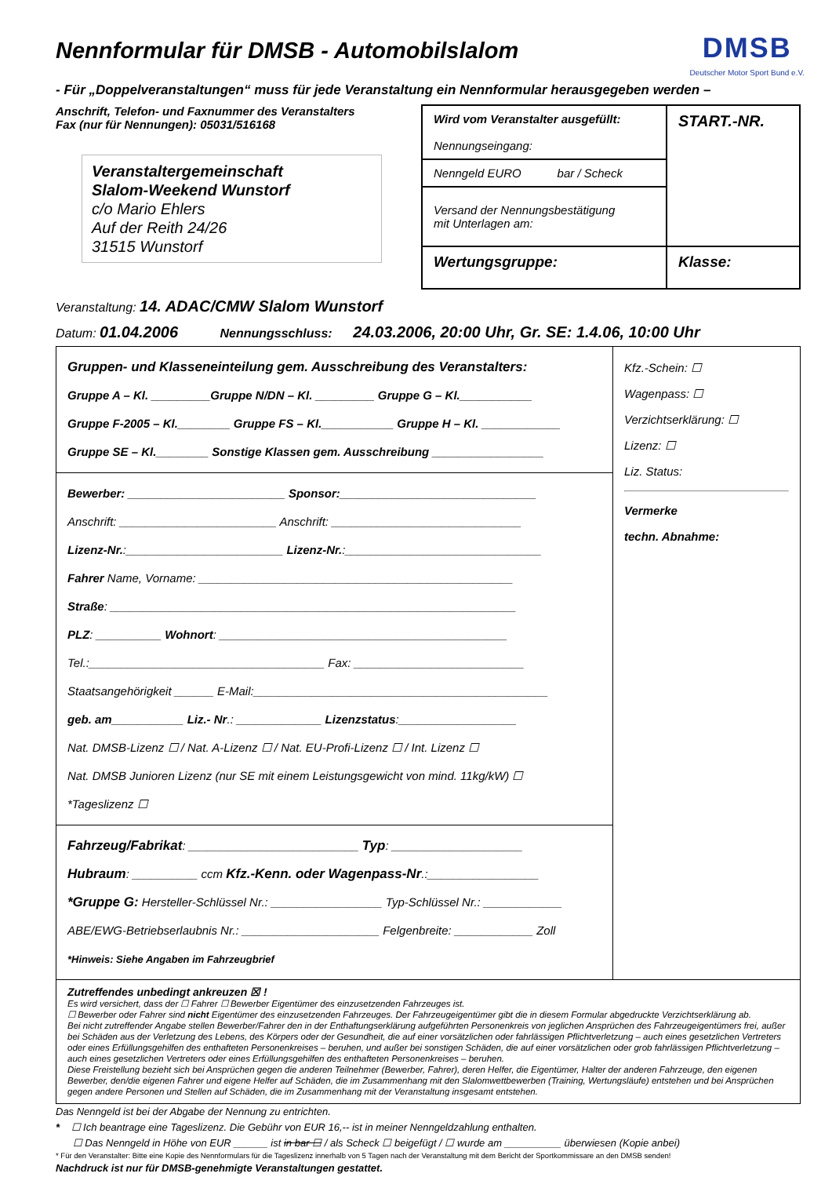DMSB
Deutscher Motor Sport Bund e.V.
Nennformular für DMSB - Automobilslalom
- Für „Doppelveranstaltungen“ muss für jede Veranstaltung ein Nennformular herausgegeben werden –
Anschrift, Telefon- und Faxnummer des Veranstalters
Fax (nur für Nennungen): 05031/516168
Veranstaltergemeinschaft
Slalom-Weekend Wunstorf
c/o Mario Ehlers
Auf der Reith 24/26
31515 Wunstorf
Wird vom Veranstalter ausgefüllt:
Nennungseingang:
START.-NR.
Nenngeld EURO bar / Scheck
Versand der Nennungsbestätigung
mit Unterlagen am:
Wertungsgruppe:
Klasse:
Veranstaltung: 14. ADAC/CMW Slalom Wunstorf
Datum: 01.04.2006 Nennungsschluss: 24.03.2006, 20:00 Uhr, Gr. SE: 1.4.06, 10:00 Uhr
Gruppen- und Klasseneinteilung gem. Ausschreibung des Veranstalters:
Gruppe A – Kl. _________Gruppe N/DN – Kl. _________ Gruppe G – Kl.___________
Gruppe F-2005 – Kl.________ Gruppe FS – Kl.___________ Gruppe H – Kl. ____________
Gruppe SE – Kl.________ Sonstige Klassen gem. Ausschreibung _________________
Bewerber: ________________________ Sponsor:______________________________
Anschrift: ________________________ Anschrift: _____________________________
Lizenz-Nr.:________________________ Lizenz-Nr.:______________________________
Fahrer Name, Vorname: ________________________________________________
Straße: ______________________________________________________________
PLZ: __________ Wohnort: ____________________________________________
Tel.:____________________________________ Fax: __________________________
Staatsangehörigkeit ______ E-Mail:_____________________________________________
geb. am___________ Liz.- Nr.: _____________ Lizenzstatus:__________________
Nat. DMSB-Lizenz ☐ / Nat. A-Lizenz ☐ / Nat. EU-Profi-Lizenz ☐ / Int. Lizenz ☐
Nat. DMSB Junioren Lizenz (nur SE mit einem Leistungsgewicht von mind. 11kg/kW) ☐
*Tageslizenz ☐
Fahrzeug/Fabrikat: __________________________ Typ: ____________________
Hubraum: __________ ccm Kfz.-Kenn. oder Wagenpass-Nr.:_________________
*Gruppe G: Hersteller-Schlüssel Nr.: _________________ Typ-Schlüssel Nr.: ____________
ABE/EWG-Betriebserlaubnis Nr.: _____________________ Felgenbreite: ____________ Zoll
*Hinweis: Siehe Angaben im Fahrzeugbrief
Kfz.-Schein: ☐
Wagenpass: ☐
Verzichtserklärung: ☐
Lizenz: ☐
Liz. Status:
Vermerke
techn. Abnahme:
Zutreffendes unbedingt ankreuzen ☒ !
Es wird versichert, dass der ☐ Fahrer ☐ Bewerber Eigentümer des einzusetzenden Fahrzeuges ist.
☐ Bewerber oder Fahrer sind nicht Eigentümer des einzusetzenden Fahrzeuges. Der Fahrzeugeigentümer gibt die in diesem Formular abgedruckte Verzichtserklärung ab.
Bei nicht zutreffender Angabe stellen Bewerber/Fahrer den in der Enthaftungserklärung aufgeführten Personenkreis von jeglichen Ansprüchen des Fahrzeugeigentümers frei, außer bei Schäden aus der Verletzung des Lebens, des Körpers oder der Gesundheit, die auf einer vorsätzlichen oder fahrlässigen Pflichtverletzung – auch eines gesetzlichen Vertreters oder eines Erfüllungsgehilfen des enthafteten Personenkreises – beruhen, und außer bei sonstigen Schäden, die auf einer vorsätzlichen oder grob fahrlässigen Pflichtverletzung – auch eines gesetzlichen Vertreters oder eines Erfüllungsgehilfen des enthafteten Personenkreises – beruhen.
Diese Freistellung bezieht sich bei Ansprüchen gegen die anderen Teilnehmer (Bewerber, Fahrer), deren Helfer, die Eigentümer, Halter der anderen Fahrzeuge, den eigenen Bewerber, den/die eigenen Fahrer und eigene Helfer auf Schäden, die im Zusammenhang mit den Slalomwettbewerben (Training, Wertungsläufe) entstehen und bei Ansprüchen gegen andere Personen und Stellen auf Schäden, die im Zusammenhang mit der Veranstaltung insgesamt entstehen.
Das Nenngeld ist bei der Abgabe der Nennung zu entrichten.
* ☐ Ich beantrage eine Tageslizenz. Die Gebühr von EUR 16,-- ist in meiner Nenngeldzahlung enthalten.
☐ Das Nenngeld in Höhe von EUR ______ ist in bar ☐ / als Scheck ☐ beigefügt / ☐ wurde am __________ überwiesen (Kopie anbei)
* Für den Veranstalter: Bitte eine Kopie des Nennformulars für die Tageslizenz innerhalb von 5 Tagen nach der Veranstaltung mit dem Bericht der Sportkommissare an den DMSB senden!
Nachdruck ist nur für DMSB-genehmigte Veranstaltungen gestattet.